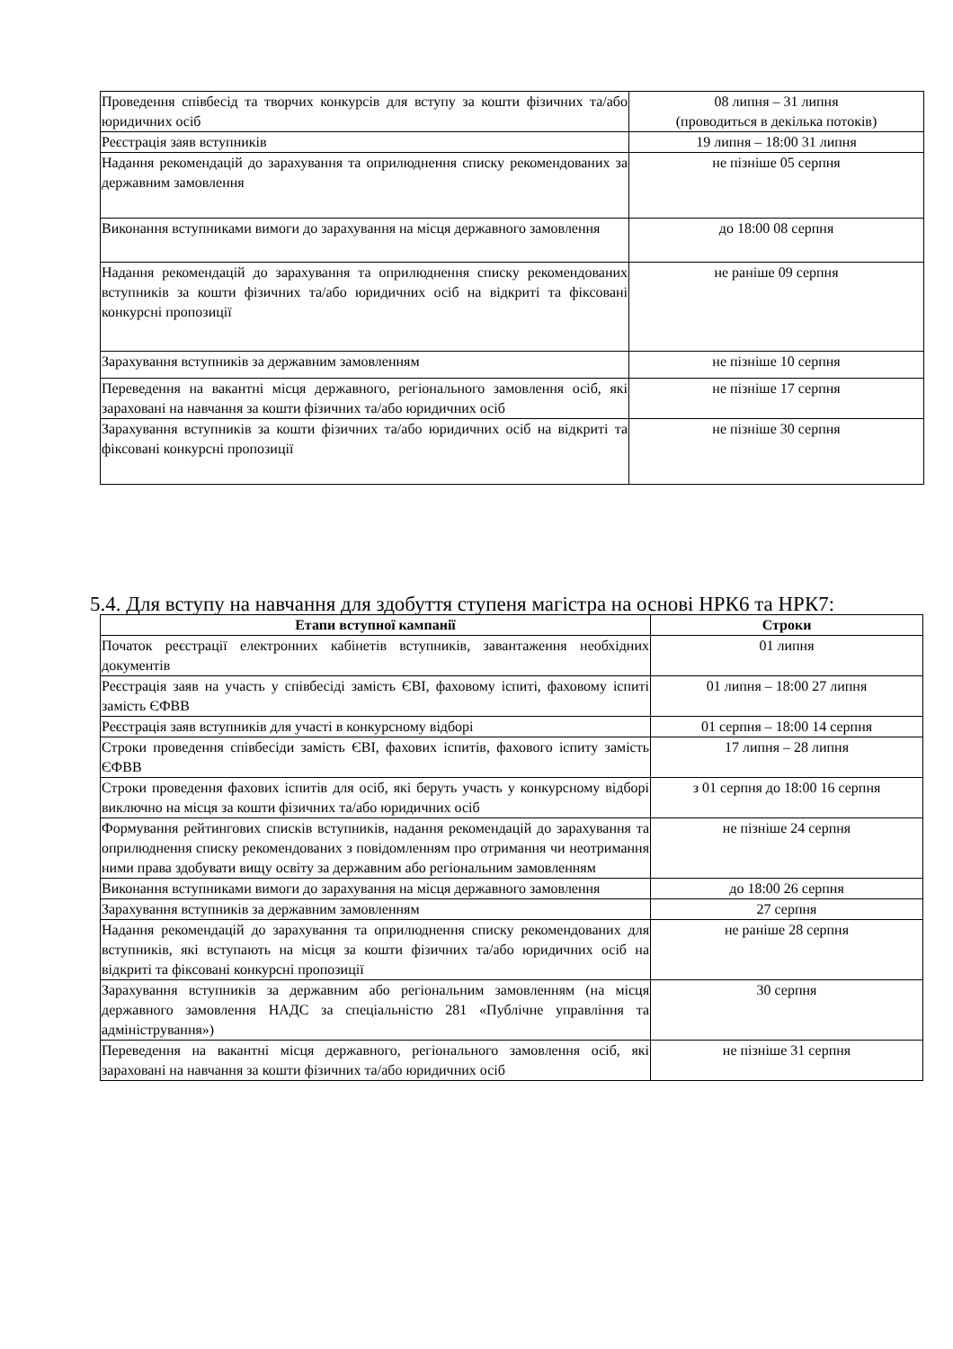| Проведення співбесід та творчих конкурсів для вступу за кошти фізичних та/або юридичних осіб | 08 липня – 31 липня (проводиться в декілька потоків) |
| Реєстрація заяв вступників | 19 липня – 18:00 31 липня |
| Надання рекомендацій до зарахування та оприлюднення списку рекомендованих за державним замовлення | не пізніше 05 серпня |
| Виконання вступниками вимоги до зарахування на місця державного замовлення | до 18:00 08 серпня |
| Надання рекомендацій до зарахування та оприлюднення списку рекомендованих вступників за кошти фізичних та/або юридичних осіб на відкриті та фіксовані конкурсні пропозиції | не раніше 09 серпня |
| Зарахування вступників за державним замовленням | не пізніше 10 серпня |
| Переведення на вакантні місця державного, регіонального замовлення осіб, які зараховані на навчання за кошти фізичних та/або юридичних осіб | не пізніше 17 серпня |
| Зарахування вступників за кошти фізичних та/або юридичних осіб на відкриті та фіксовані конкурсні пропозиції | не пізніше 30 серпня |
5.4. Для вступу на навчання для здобуття ступеня магістра на основі НРК6 та НРК7:
| Етапи вступної кампанії | Строки |
| --- | --- |
| Початок реєстрації електронних кабінетів вступників, завантаження необхідних документів | 01 липня |
| Реєстрація заяв на участь у співбесіді замість ЄВІ, фаховому іспиті, фаховому іспиті замість ЄФВВ | 01 липня – 18:00 27 липня |
| Реєстрація заяв вступників для участі в конкурсному відборі | 01 серпня – 18:00 14 серпня |
| Строки проведення співбесіди замість ЄВІ, фахових іспитів, фахового іспиту замість ЄФВВ | 17 липня – 28 липня |
| Строки проведення фахових іспитів для осіб, які беруть участь у конкурсному відборі виключно на місця за кошти фізичних та/або юридичних осіб | з 01 серпня до 18:00 16 серпня |
| Формування рейтингових списків вступників, надання рекомендацій до зарахування та оприлюднення списку рекомендованих з повідомленням про отримання чи неотримання ними права здобувати вищу освіту за державним або регіональним замовленням | не пізніше 24 серпня |
| Виконання вступниками вимоги до зарахування на місця державного замовлення | до 18:00 26 серпня |
| Зарахування вступників за державним замовленням | 27 серпня |
| Надання рекомендацій до зарахування та оприлюднення списку рекомендованих для вступників, які вступають на місця за кошти фізичних та/або юридичних осіб на відкриті та фіксовані конкурсні пропозиції | не раніше 28 серпня |
| Зарахування вступників за державним або регіональним замовленням (на місця державного замовлення НАДС за спеціальністю 281 «Публічне управління та адміністрування») | 30 серпня |
| Переведення на вакантні місця державного, регіонального замовлення осіб, які зараховані на навчання за кошти фізичних та/або юридичних осіб | не пізніше 31 серпня |